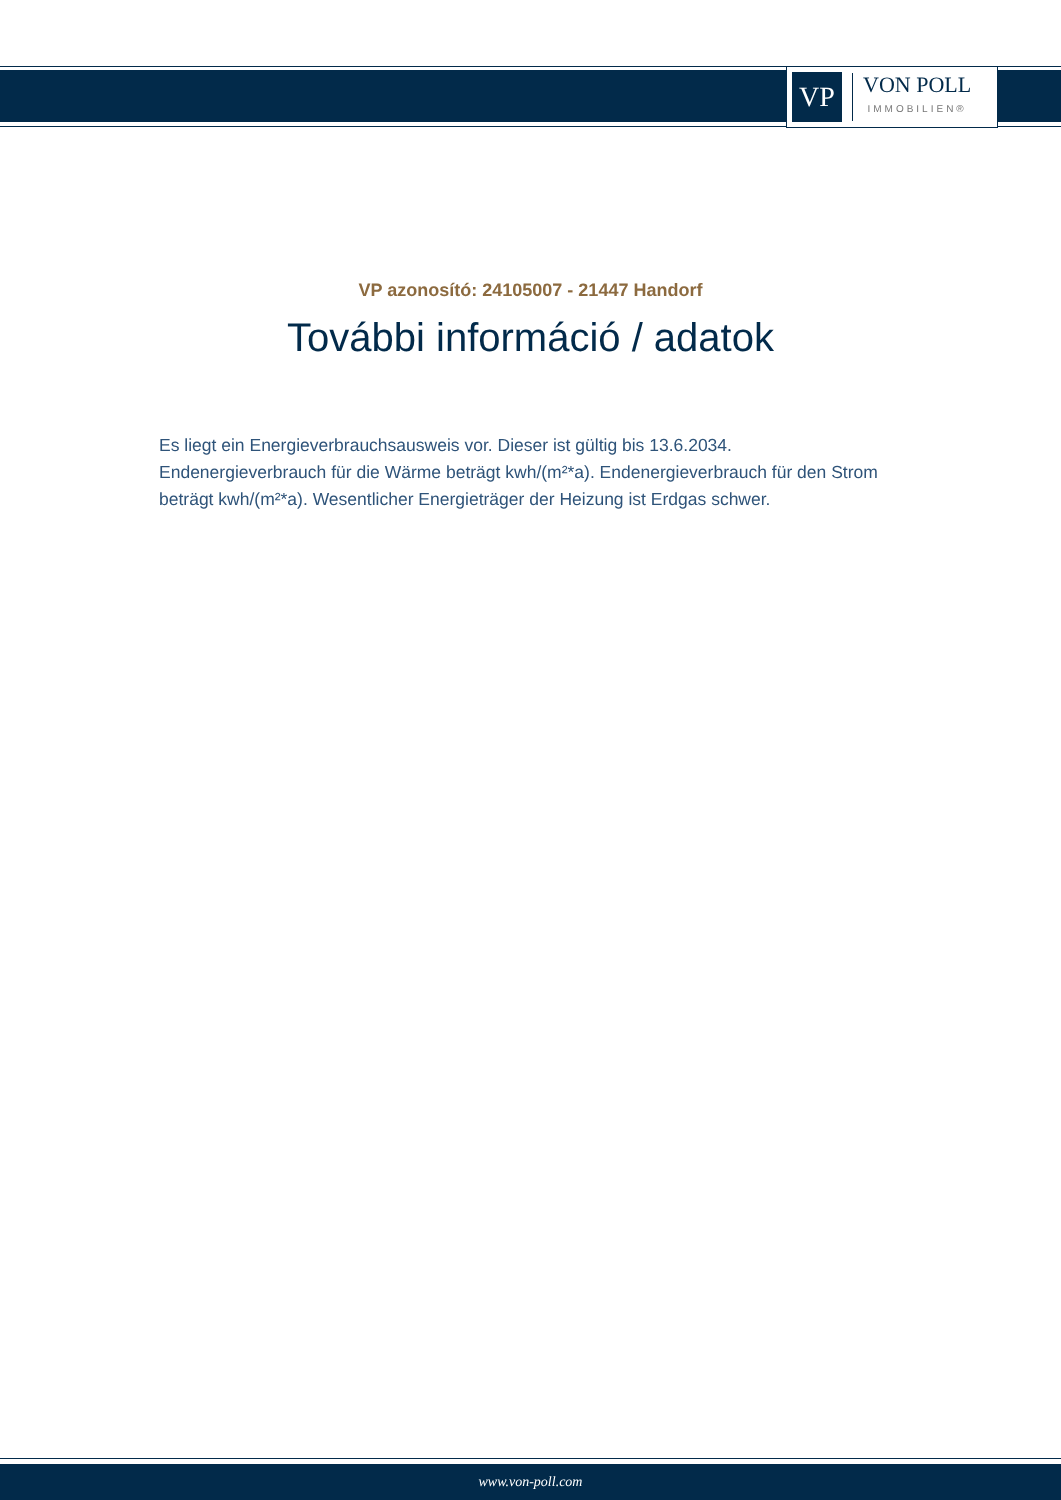VP
VON POLL
IMMOBILIEN®
VP azonosító: 24105007 - 21447 Handorf
További információ / adatok
Es liegt ein Energieverbrauchsausweis vor. Dieser ist gültig bis 13.6.2034. Endenergieverbrauch für die Wärme beträgt kwh/(m²*a). Endenergieverbrauch für den Strom beträgt kwh/(m²*a). Wesentlicher Energieträger der Heizung ist Erdgas schwer.
www.von-poll.com